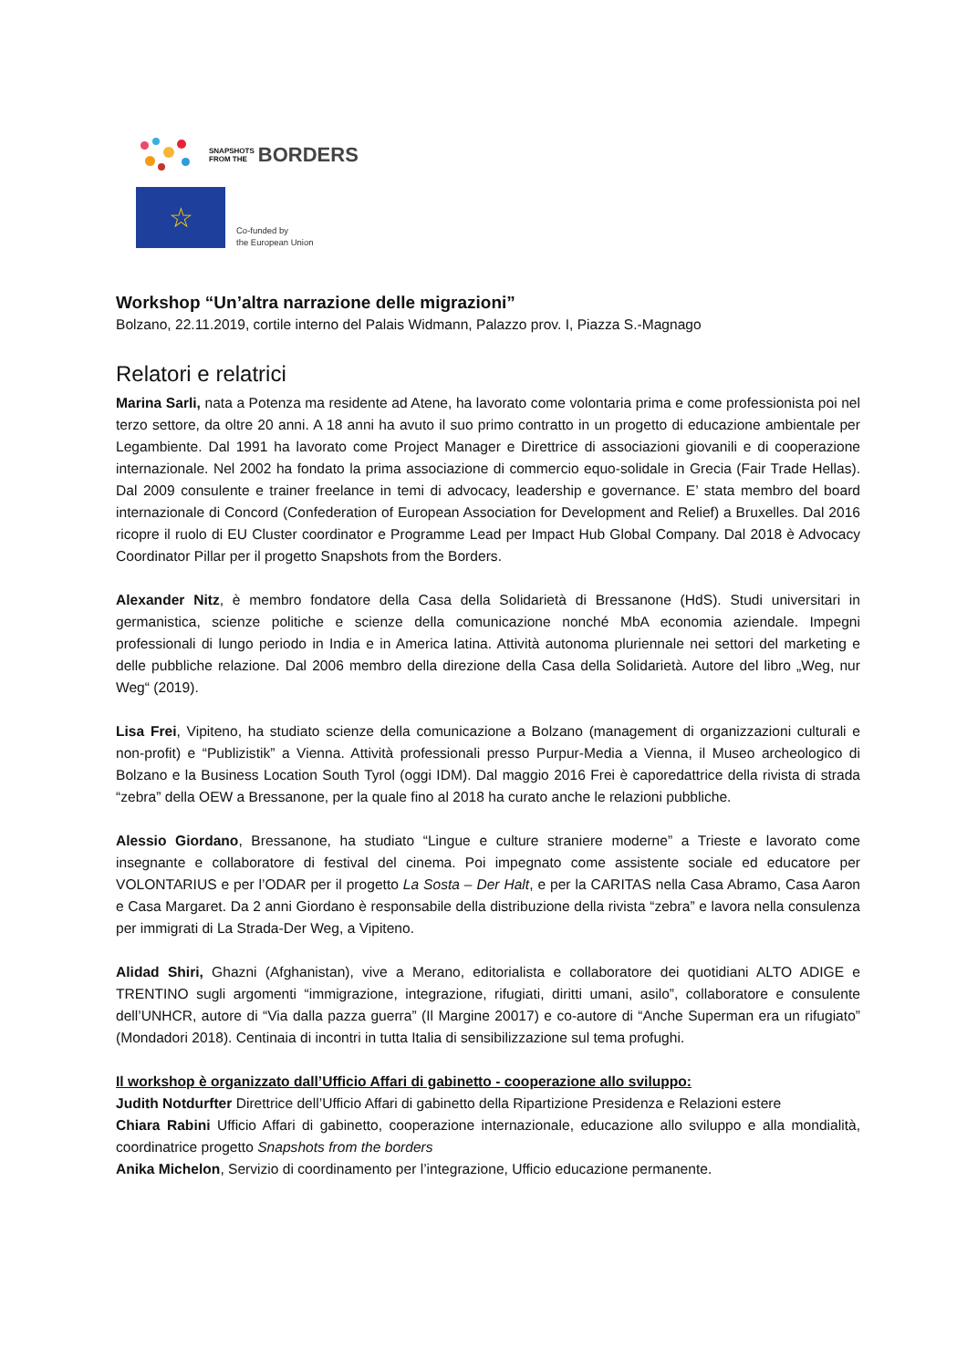SNAPSHOTS
FROM THE
BORDERS
☆
Co-funded by
the European Union
Workshop “Un’altra narrazione delle migrazioni”
Bolzano, 22.11.2019, cortile interno del Palais Widmann, Palazzo prov. I, Piazza S.-Magnago
Relatori e relatrici
Marina Sarli, nata a Potenza ma residente ad Atene, ha lavorato come volontaria prima e come professionista poi nel terzo settore, da oltre 20 anni. A 18 anni ha avuto il suo primo contratto in un progetto di educazione ambientale per Legambiente. Dal 1991 ha lavorato come Project Manager e Direttrice di associazioni giovanili e di cooperazione internazionale. Nel 2002 ha fondato la prima associazione di commercio equo-solidale in Grecia (Fair Trade Hellas). Dal 2009 consulente e trainer freelance in temi di advocacy, leadership e governance. E’ stata membro del board internazionale di Concord (Confederation of European Association for Development and Relief) a Bruxelles. Dal 2016 ricopre il ruolo di EU Cluster coordinator e Programme Lead per Impact Hub Global Company. Dal 2018 è Advocacy Coordinator Pillar per il progetto Snapshots from the Borders.
Alexander Nitz, è membro fondatore della Casa della Solidarietà di Bressanone (HdS). Studi universitari in germanistica, scienze politiche e scienze della comunicazione nonché MbA economia aziendale. Impegni professionali di lungo periodo in India e in America latina. Attività autonoma pluriennale nei settori del marketing e delle pubbliche relazione. Dal 2006 membro della direzione della Casa della Solidarietà. Autore del libro „Weg, nur Weg“ (2019).
Lisa Frei, Vipiteno, ha studiato scienze della comunicazione a Bolzano (management di organizzazioni culturali e non-profit) e “Publizistik” a Vienna. Attività professionali presso Purpur-Media a Vienna, il Museo archeologico di Bolzano e la Business Location South Tyrol (oggi IDM). Dal maggio 2016 Frei è caporedattrice della rivista di strada “zebra” della OEW a Bressanone, per la quale fino al 2018 ha curato anche le relazioni pubbliche.
Alessio Giordano, Bressanone, ha studiato “Lingue e culture straniere moderne” a Trieste e lavorato come insegnante e collaboratore di festival del cinema. Poi impegnato come assistente sociale ed educatore per VOLONTARIUS e per l’ODAR per il progetto La Sosta – Der Halt, e per la CARITAS nella Casa Abramo, Casa Aaron e Casa Margaret. Da 2 anni Giordano è responsabile della distribuzione della rivista “zebra” e lavora nella consulenza per immigrati di La Strada-Der Weg, a Vipiteno.
Alidad Shiri, Ghazni (Afghanistan), vive a Merano, editorialista e collaboratore dei quotidiani ALTO ADIGE e TRENTINO sugli argomenti “immigrazione, integrazione, rifugiati, diritti umani, asilo”, collaboratore e consulente dell’UNHCR, autore di “Via dalla pazza guerra” (Il Margine 20017) e co-autore di “Anche Superman era un rifugiato” (Mondadori 2018). Centinaia di incontri in tutta Italia di sensibilizzazione sul tema profughi.
Il workshop è organizzato dall’Ufficio Affari di gabinetto - cooperazione allo sviluppo:
Judith Notdurfter Direttrice dell’Ufficio Affari di gabinetto della Ripartizione Presidenza e Relazioni estere
Chiara Rabini Ufficio Affari di gabinetto, cooperazione internazionale, educazione allo sviluppo e alla mondialità, coordinatrice progetto Snapshots from the borders
Anika Michelon, Servizio di coordinamento per l’integrazione, Ufficio educazione permanente.